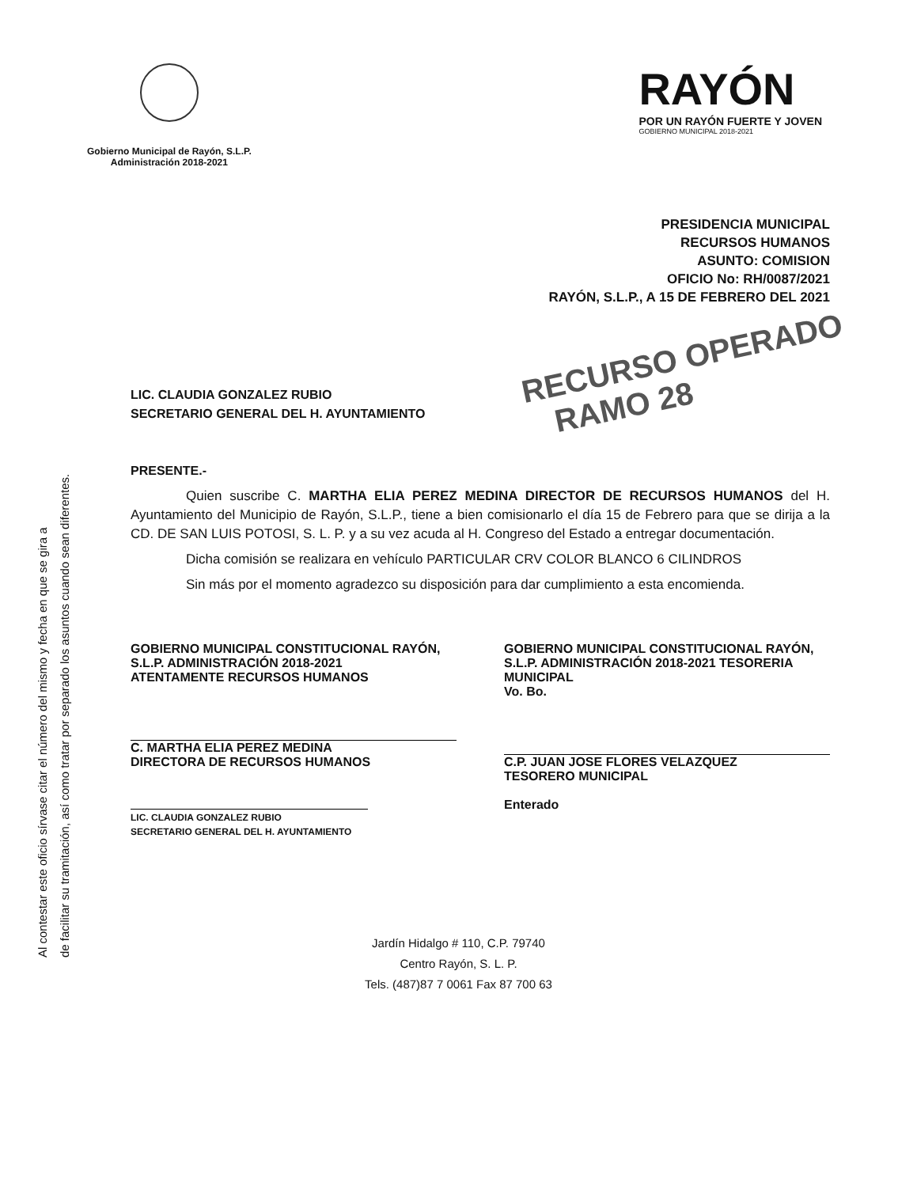Al contestar este oficio sírvase citar el número del mismo y fecha en que se gira a
de facilitar su tramitación, así como tratar por separado los asuntos cuando sean diferentes.
Gobierno Municipal de Rayón, S.L.P.
Administración 2018-2021
RAYÓN
POR UN RAYÓN FUERTE Y JOVEN
GOBIERNO MUNICIPAL 2018-2021
PRESIDENCIA MUNICIPAL
RECURSOS HUMANOS
ASUNTO: COMISION
OFICIO No: RH/0087/2021
RAYÓN, S.L.P., A 15 DE FEBRERO DEL 2021
RECURSO OPERADO
RAMO 28
LIC. CLAUDIA GONZALEZ RUBIO
SECRETARIO GENERAL DEL H. AYUNTAMIENTO
PRESENTE.-
Quien suscribe C. MARTHA ELIA PEREZ MEDINA DIRECTOR DE RECURSOS HUMANOS del H. Ayuntamiento del Municipio de Rayón, S.L.P., tiene a bien comisionarlo el día 15 de Febrero para que se dirija a la CD. DE SAN LUIS POTOSI, S. L. P. y a su vez acuda al H. Congreso del Estado a entregar documentación.
Dicha comisión se realizara en vehículo PARTICULAR CRV COLOR BLANCO 6 CILINDROS
Sin más por el momento agradezco su disposición para dar cumplimiento a esta encomienda.
GOBIERNO MUNICIPAL CONSTITUCIONAL RAYÓN, S.L.P. ADMINISTRACIÓN 2018-2021
ATENTAMENTE RECURSOS HUMANOS
C. MARTHA ELIA PEREZ MEDINA
DIRECTORA DE RECURSOS HUMANOS
LIC. CLAUDIA GONZALEZ RUBIO
SECRETARIO GENERAL DEL H. AYUNTAMIENTO
GOBIERNO MUNICIPAL CONSTITUCIONAL RAYÓN, S.L.P. ADMINISTRACIÓN 2018-2021 TESORERIA MUNICIPAL
Vo. Bo.
C.P. JUAN JOSE FLORES VELAZQUEZ
TESORERO MUNICIPAL
Enterado
Jardín Hidalgo # 110, C.P. 79740
Centro Rayón, S. L. P.
Tels. (487)87 7 0061 Fax 87 700 63